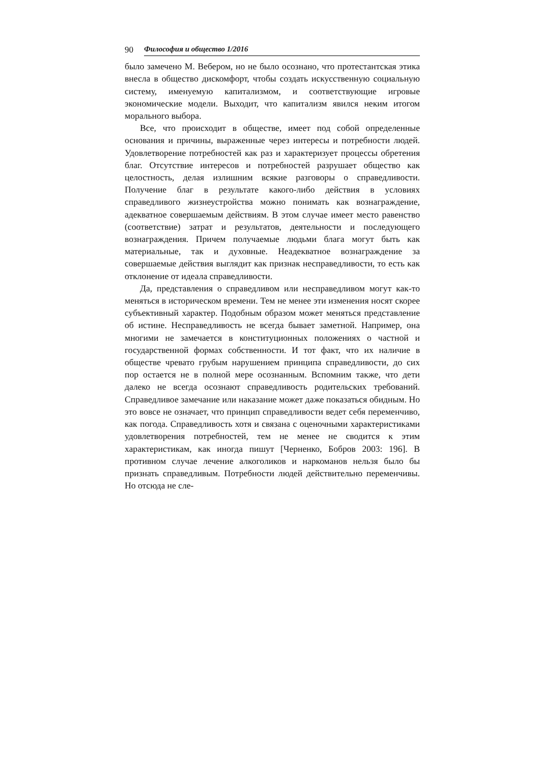90 Философия и общество 1/2016
было замечено М. Вебером, но не было осознано, что протестантская этика внесла в общество дискомфорт, чтобы создать искусственную социальную систему, именуемую капитализмом, и соответствующие игровые экономические модели. Выходит, что капитализм явился неким итогом морального выбора.
Все, что происходит в обществе, имеет под собой определенные основания и причины, выраженные через интересы и потребности людей. Удовлетворение потребностей как раз и характеризует процессы обретения благ. Отсутствие интересов и потребностей разрушает общество как целостность, делая излишним всякие разговоры о справедливости. Получение благ в результате какого-либо действия в условиях справедливого жизнеустройства можно понимать как вознаграждение, адекватное совершаемым действиям. В этом случае имеет место равенство (соответствие) затрат и результатов, деятельности и последующего вознаграждения. Причем получаемые людьми блага могут быть как материальные, так и духовные. Неадекватное вознаграждение за совершаемые действия выглядит как признак несправедливости, то есть как отклонение от идеала справедливости.
Да, представления о справедливом или несправедливом могут как-то меняться в историческом времени. Тем не менее эти изменения носят скорее субъективный характер. Подобным образом может меняться представление об истине. Несправедливость не всегда бывает заметной. Например, она многими не замечается в конституционных положениях о частной и государственной формах собственности. И тот факт, что их наличие в обществе чревато грубым нарушением принципа справедливости, до сих пор остается не в полной мере осознанным. Вспомним также, что дети далеко не всегда осознают справедливость родительских требований. Справедливое замечание или наказание может даже показаться обидным. Но это вовсе не означает, что принцип справедливости ведет себя переменчиво, как погода. Справедливость хотя и связана с оценочными характеристиками удовлетворения потребностей, тем не менее не сводится к этим характеристикам, как иногда пишут [Черненко, Бобров 2003: 196]. В противном случае лечение алкоголиков и наркоманов нельзя было бы признать справедливым. Потребности людей действительно переменчивы. Но отсюда не сле-